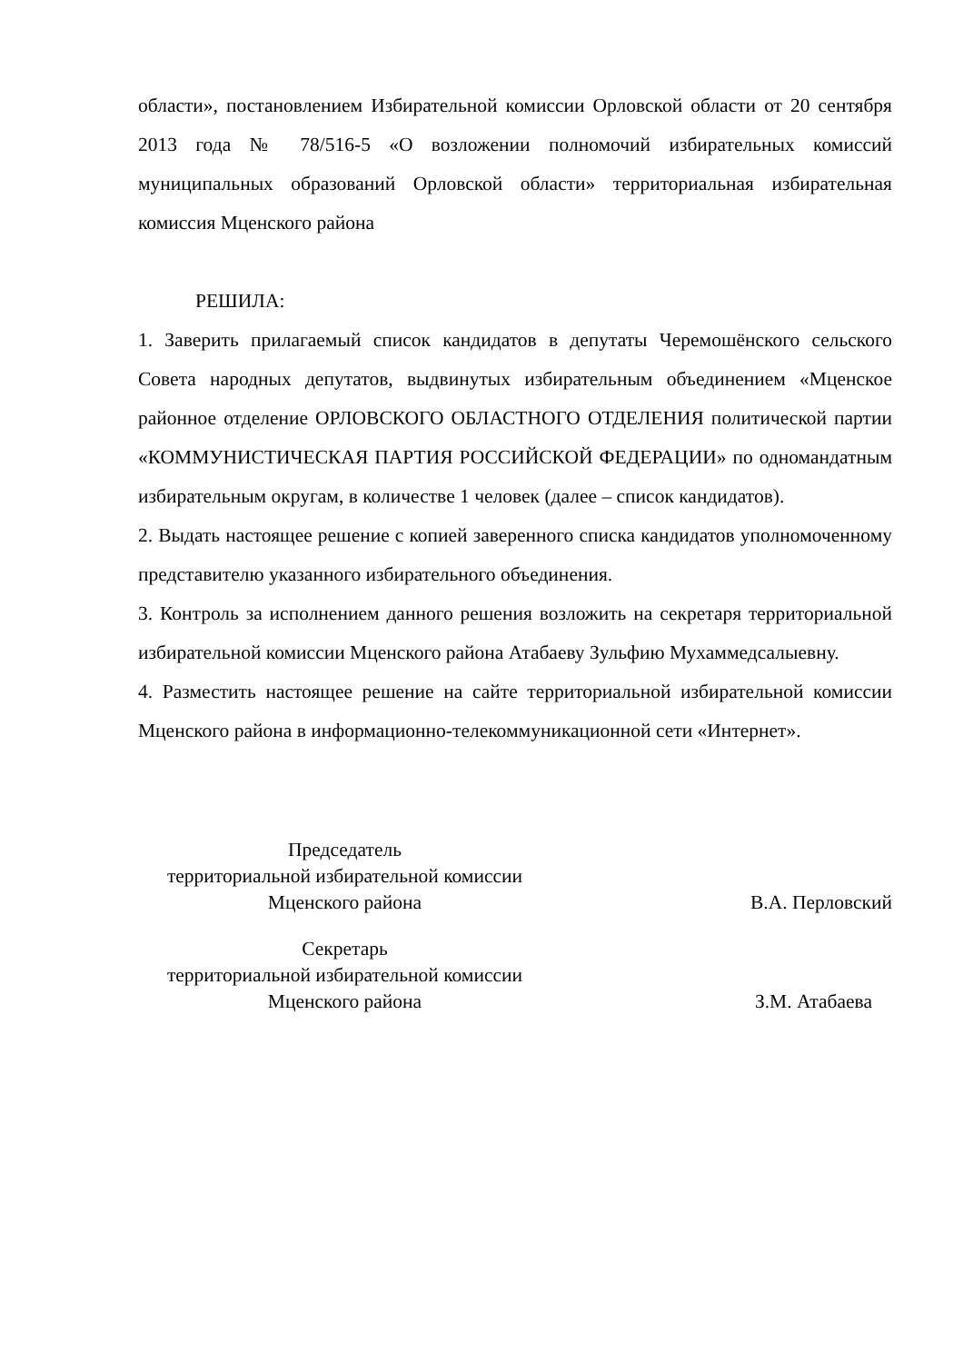области», постановлением Избирательной комиссии Орловской области от 20 сентября 2013 года № 78/516-5 «О возложении полномочий избирательных комиссий муниципальных образований Орловской области» территориальная избирательная комиссия Мценского района
РЕШИЛА:
1. Заверить прилагаемый список кандидатов в депутаты Черемошёнского сельского Совета народных депутатов, выдвинутых избирательным объединением «Мценское районное отделение ОРЛОВСКОГО ОБЛАСТНОГО ОТДЕЛЕНИЯ политической партии «КОММУНИСТИЧЕСКАЯ ПАРТИЯ РОССИЙСКОЙ ФЕДЕРАЦИИ» по одномандатным избирательным округам, в количестве 1 человек (далее – список кандидатов).
2. Выдать настоящее решение с копией заверенного списка кандидатов уполномоченному представителю указанного избирательного объединения.
3. Контроль за исполнением данного решения возложить на секретаря территориальной избирательной комиссии Мценского района Атабаеву Зульфию Мухаммедсалыевну.
4. Разместить настоящее решение на сайте территориальной избирательной комиссии Мценского района в информационно-телекоммуникационной сети «Интернет».
Председатель
территориальной избирательной комиссии
Мценского района
В.А. Перловский
Секретарь
территориальной избирательной комиссии
Мценского района
З.М. Атабаева